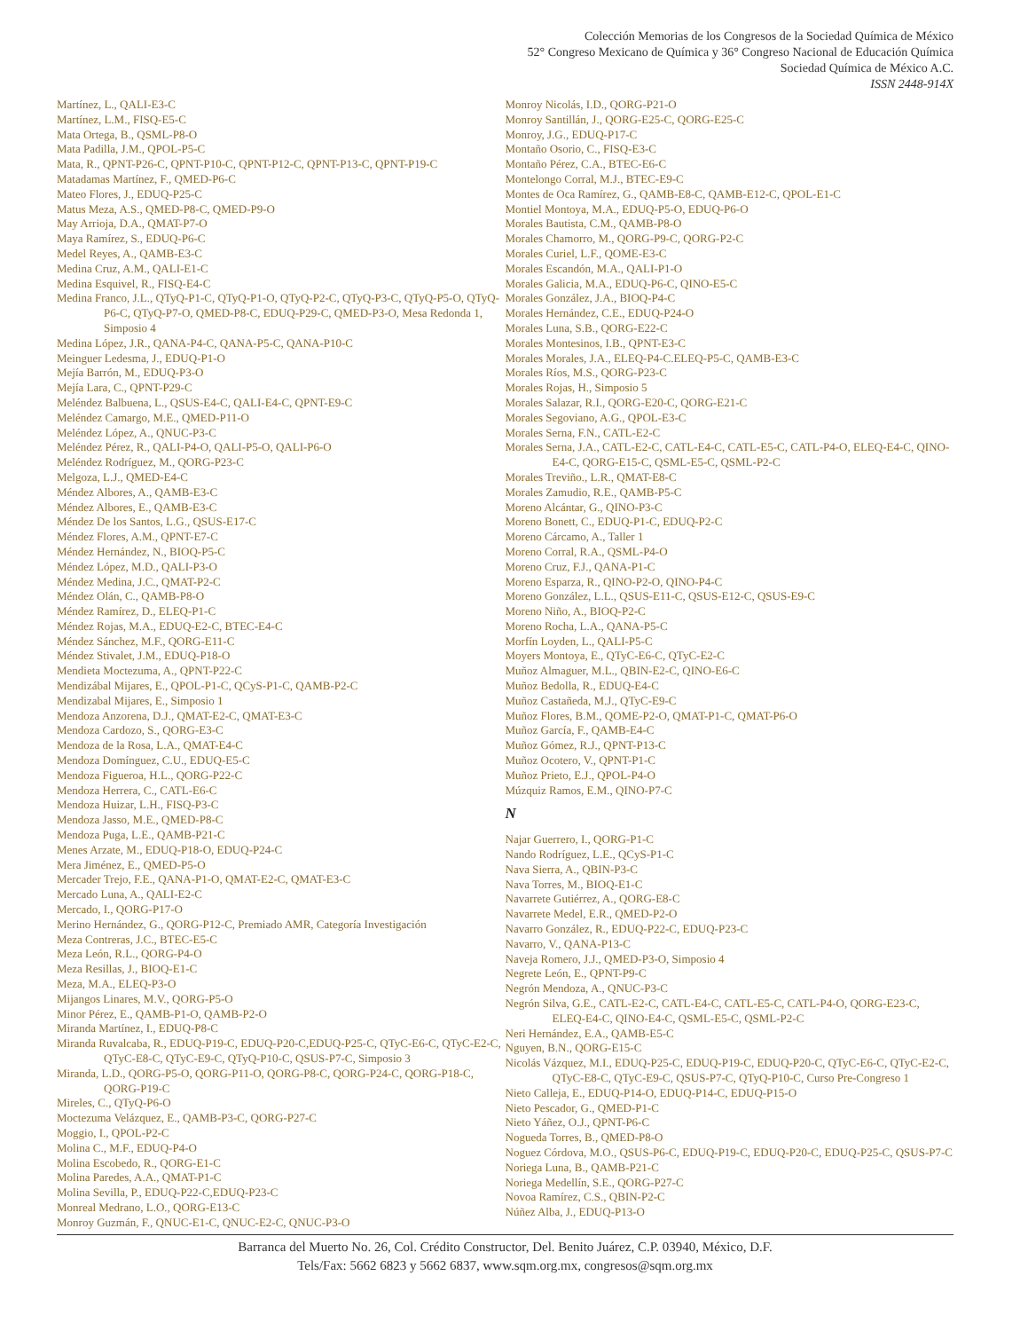Colección Memorias de los Congresos de la Sociedad Química de México
52° Congreso Mexicano de Química y 36° Congreso Nacional de Educación Química
Sociedad Química de México A.C.
ISSN 2448-914X
Martínez, L., QALI-E3-C
Martínez, L.M., FISQ-E5-C
Mata Ortega, B., QSML-P8-O
Mata Padilla, J.M., QPOL-P5-C
Mata, R., QPNT-P26-C, QPNT-P10-C, QPNT-P12-C, QPNT-P13-C, QPNT-P19-C
Matadamas Martínez, F., QMED-P6-C
Mateo Flores, J., EDUQ-P25-C
Matus Meza, A.S., QMED-P8-C, QMED-P9-O
May Arrioja, D.A., QMAT-P7-O
Maya Ramírez, S., EDUQ-P6-C
Medel Reyes, A., QAMB-E3-C
Medina Cruz, A.M., QALI-E1-C
Medina Esquivel, R., FISQ-E4-C
Medina Franco, J.L., QTyQ-P1-C, QTyQ-P1-O, QTyQ-P2-C, QTyQ-P3-C, QTyQ-P5-O, QTyQ-P6-C, QTyQ-P7-O, QMED-P8-C, EDUQ-P29-C, QMED-P3-O, Mesa Redonda 1, Simposio 4
Medina López, J.R., QANA-P4-C, QANA-P5-C, QANA-P10-C
Meinguer Ledesma, J., EDUQ-P1-O
Mejía Barrón, M., EDUQ-P3-O
Mejía Lara, C., QPNT-P29-C
Meléndez Balbuena, L., QSUS-E4-C, QALI-E4-C, QPNT-E9-C
Meléndez Camargo, M.E., QMED-P11-O
Meléndez López, A., QNUC-P3-C
Meléndez Pérez, R., QALI-P4-O, QALI-P5-O, QALI-P6-O
Meléndez Rodríguez, M., QORG-P23-C
Melgoza, L.J., QMED-E4-C
Méndez Albores, A., QAMB-E3-C
Méndez Albores, E., QAMB-E3-C
Méndez De los Santos, L.G., QSUS-E17-C
Méndez Flores, A.M., QPNT-E7-C
Méndez Hernández, N., BIOQ-P5-C
Méndez López, M.D., QALI-P3-O
Méndez Medina, J.C., QMAT-P2-C
Méndez Olán, C., QAMB-P8-O
Méndez Ramírez, D., ELEQ-P1-C
Méndez Rojas, M.A., EDUQ-E2-C, BTEC-E4-C
Méndez Sánchez, M.F., QORG-E11-C
Méndez Stivalet, J.M., EDUQ-P18-O
Mendieta Moctezuma, A., QPNT-P22-C
Mendizábal Mijares, E., QPOL-P1-C, QCyS-P1-C, QAMB-P2-C
Mendizabal Mijares, E., Simposio 1
Mendoza Anzorena, D.J., QMAT-E2-C, QMAT-E3-C
Mendoza Cardozo, S., QORG-E3-C
Mendoza de la Rosa, L.A., QMAT-E4-C
Mendoza Domínguez, C.U., EDUQ-E5-C
Mendoza Figueroa, H.L., QORG-P22-C
Mendoza Herrera, C., CATL-E6-C
Mendoza Huizar, L.H., FISQ-P3-C
Mendoza Jasso, M.E., QMED-P8-C
Mendoza Puga, L.E., QAMB-P21-C
Menes Arzate, M., EDUQ-P18-O, EDUQ-P24-C
Mera Jiménez, E., QMED-P5-O
Mercader Trejo, F.E., QANA-P1-O, QMAT-E2-C, QMAT-E3-C
Mercado Luna, A., QALI-E2-C
Mercado, I., QORG-P17-O
Merino Hernández, G., QORG-P12-C, Premiado AMR, Categoría Investigación
Meza Contreras, J.C., BTEC-E5-C
Meza León, R.L., QORG-P4-O
Meza Resillas, J., BIOQ-E1-C
Meza, M.A., ELEQ-P3-O
Mijangos Linares, M.V., QORG-P5-O
Minor Pérez, E., QAMB-P1-O, QAMB-P2-O
Miranda Martínez, I., EDUQ-P8-C
Miranda Ruvalcaba, R., EDUQ-P19-C, EDUQ-P20-C,EDUQ-P25-C, QTyC-E6-C, QTyC-E2-C, QTyC-E8-C, QTyC-E9-C, QTyQ-P10-C, QSUS-P7-C, Simposio 3
Miranda, L.D., QORG-P5-O, QORG-P11-O, QORG-P8-C, QORG-P24-C, QORG-P18-C, QORG-P19-C
Mireles, C., QTyQ-P6-O
Moctezuma Velázquez, E., QAMB-P3-C, QORG-P27-C
Moggio, I., QPOL-P2-C
Molina C., M.F., EDUQ-P4-O
Molina Escobedo, R., QORG-E1-C
Molina Paredes, A.A., QMAT-P1-C
Molina Sevilla, P., EDUQ-P22-C,EDUQ-P23-C
Monreal Medrano, L.O., QORG-E13-C
Monroy Guzmán, F., QNUC-E1-C, QNUC-E2-C, QNUC-P3-O
Monroy Nicolás, I.D., QORG-P21-O
Monroy Santillán, J., QORG-E25-C, QORG-E25-C
Monroy, J.G., EDUQ-P17-C
Montaño Osorio, C., FISQ-E3-C
Montaño Pérez, C.A., BTEC-E6-C
Montelongo Corral, M.J., BTEC-E9-C
Montes de Oca Ramírez, G., QAMB-E8-C, QAMB-E12-C, QPOL-E1-C
Montiel Montoya, M.A., EDUQ-P5-O, EDUQ-P6-O
Morales Bautista, C.M., QAMB-P8-O
Morales Chamorro, M., QORG-P9-C, QORG-P2-C
Morales Curiel, L.F., QOME-E3-C
Morales Escandón, M.A., QALI-P1-O
Morales Galicia, M.A., EDUQ-P6-C, QINO-E5-C
Morales González, J.A., BIOQ-P4-C
Morales Hernández, C.E., EDUQ-P24-O
Morales Luna, S.B., QORG-E22-C
Morales Montesinos, I.B., QPNT-E3-C
Morales Morales, J.A., ELEQ-P4-C.ELEQ-P5-C, QAMB-E3-C
Morales Ríos, M.S., QORG-P23-C
Morales Rojas, H., Simposio 5
Morales Salazar, R.I., QORG-E20-C, QORG-E21-C
Morales Segoviano, A.G., QPOL-E3-C
Morales Serna, F.N., CATL-E2-C
Morales Serna, J.A., CATL-E2-C, CATL-E4-C, CATL-E5-C, CATL-P4-O, ELEQ-E4-C, QINO-E4-C, QORG-E15-C, QSML-E5-C, QSML-P2-C
Morales Treviño., L.R., QMAT-E8-C
Morales Zamudio, R.E., QAMB-P5-C
Moreno Alcántar, G., QINO-P3-C
Moreno Bonett, C., EDUQ-P1-C, EDUQ-P2-C
Moreno Cárcamo, A., Taller 1
Moreno Corral, R.A., QSML-P4-O
Moreno Cruz, F.J., QANA-P1-C
Moreno Esparza, R., QINO-P2-O, QINO-P4-C
Moreno González, L.L., QSUS-E11-C, QSUS-E12-C, QSUS-E9-C
Moreno Niño, A., BIOQ-P2-C
Moreno Rocha, L.A., QANA-P5-C
Morfín Loyden, L., QALI-P5-C
Moyers Montoya, E., QTyC-E6-C, QTyC-E2-C
Muñoz Almaguer, M.L., QBIN-E2-C, QINO-E6-C
Muñoz Bedolla, R., EDUQ-E4-C
Muñoz Castañeda, M.J., QTyC-E9-C
Muñoz Flores, B.M., QOME-P2-O, QMAT-P1-C, QMAT-P6-O
Muñoz García, F., QAMB-E4-C
Muñoz Gómez, R.J., QPNT-P13-C
Muñoz Ocotero, V., QPNT-P1-C
Muñoz Prieto, E.J., QPOL-P4-O
Múzquiz Ramos, E.M., QINO-P7-C
N
Najar Guerrero, I., QORG-P1-C
Nando Rodríguez, L.E., QCyS-P1-C
Nava Sierra, A., QBIN-P3-C
Nava Torres, M., BIOQ-E1-C
Navarrete Gutiérrez, A., QORG-E8-C
Navarrete Medel, E.R., QMED-P2-O
Navarro González, R., EDUQ-P22-C, EDUQ-P23-C
Navarro, V., QANA-P13-C
Naveja Romero, J.J., QMED-P3-O, Simposio 4
Negrete León, E., QPNT-P9-C
Negrón Mendoza, A., QNUC-P3-C
Negrón Silva, G.E., CATL-E2-C, CATL-E4-C, CATL-E5-C, CATL-P4-O, QORG-E23-C, ELEQ-E4-C, QINO-E4-C, QSML-E5-C, QSML-P2-C
Neri Hernández, E.A., QAMB-E5-C
Nguyen, B.N., QORG-E15-C
Nicolás Vázquez, M.I., EDUQ-P25-C, EDUQ-P19-C, EDUQ-P20-C, QTyC-E6-C, QTyC-E2-C, QTyC-E8-C, QTyC-E9-C, QSUS-P7-C, QTyQ-P10-C, Curso Pre-Congreso 1
Nieto Calleja, E., EDUQ-P14-O, EDUQ-P14-C, EDUQ-P15-O
Nieto Pescador, G., QMED-P1-C
Nieto Yáñez, O.J., QPNT-P6-C
Nogueda Torres, B., QMED-P8-O
Noguez Córdova, M.O., QSUS-P6-C, EDUQ-P19-C, EDUQ-P20-C, EDUQ-P25-C, QSUS-P7-C
Noriega Luna, B., QAMB-P21-C
Noriega Medellín, S.E., QORG-P27-C
Novoa Ramírez, C.S., QBIN-P2-C
Núñez Alba, J., EDUQ-P13-O
Barranca del Muerto No. 26, Col. Crédito Constructor, Del. Benito Juárez, C.P. 03940, México, D.F.
Tels/Fax: 5662 6823 y 5662 6837, www.sqm.org.mx, congresos@sqm.org.mx